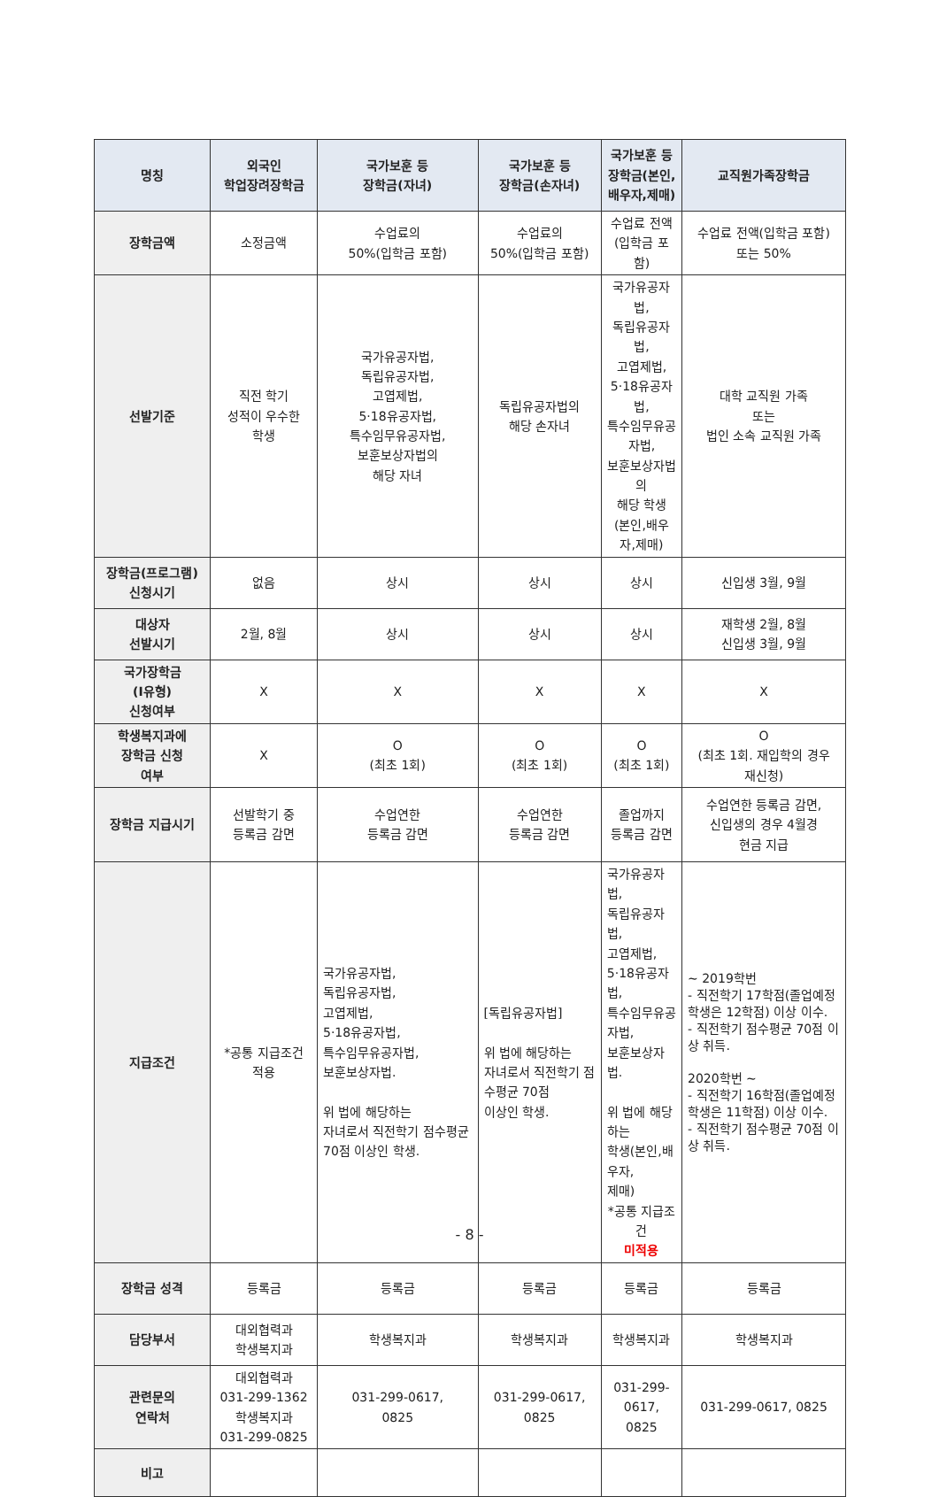| 명칭 | 외국인 학업장려장학금 | 국가보훈 등 장학금(자녀) | 국가보훈 등 장학금(손자녀) | 국가보훈 등 장학금(본인, 배우자,제매) | 교직원가족장학금 |
| --- | --- | --- | --- | --- | --- |
| 장학금액 | 소정금액 | 수업료의 50%(입학금 포함) | 수업료의 50%(입학금 포함) | 수업료 전액 (입학금 포함) | 수업료 전액(입학금 포함) 또는 50% |
| 선발기준 | 직전 학기 성적이 우수한 학생 | 국가유공자법, 독립유공자법, 고엽제법, 5·18유공자법, 특수임무유공자법, 보훈보상자법의 해당 자녀 | 독립유공자법의 해당 손자녀 | 국가유공자법, 독립유공자법, 고엽제법, 5·18유공자법, 특수임무유공자법, 보훈보상자법의 해당 학생 (본인,배우자,제매) | 대학 교직원 가족 또는 법인 소속 교직원 가족 |
| 장학금(프로그램) 신청시기 | 없음 | 상시 | 상시 | 상시 | 신입생 3월, 9월 |
| 대상자 선발시기 | 2월, 8월 | 상시 | 상시 | 상시 | 재학생 2월, 8월 신입생 3월, 9월 |
| 국가장학금 (Ⅰ유형) 신청여부 | X | X | X | X | X |
| 학생복지과에 장학금 신청 여부 | X | O (최초 1회) | O (최초 1회) | O (최초 1회) | O (최초 1회. 재입학의 경우 재신청) |
| 장학금 지급시기 | 선발학기 중 등록금 감면 | 수업연한 등록금 감면 | 수업연한 등록금 감면 | 졸업까지 등록금 감면 | 수업연한 등록금 감면, 신입생의 경우 4월경 현금 지급 |
| 지급조건 | *공통 지급조건 적용 | 국가유공자법, 독립유공자법, 고엽제법, 5·18유공자법, 특수임무유공자법, 보훈보상자법. 위 법에 해당하는 자녀로서 직전학기 점수평균 70점 이상인 학생. | [독립유공자법] 위 법에 해당하는 자녀로서 직전학기 점수평균 70점 이상인 학생. | 국가유공자법, 독립유공자법, 고엽제법, 5·18유공자법, 특수임무유공자법, 보훈보상자법. 위 법에 해당하는 학생(본인,배우자, 제매) *공통 지급조건 미적용 | ~ 2019학번 - 직전학기 17학점(졸업예정 학생은 12학점) 이상 이수. - 직전학기 점수평균 70점 이상 취득. 2020학번 ~ - 직전학기 16학점(졸업예정 학생은 11학점) 이상 이수. - 직전학기 점수평균 70점 이상 취득. |
| 장학금 성격 | 등록금 | 등록금 | 등록금 | 등록금 | 등록금 |
| 담당부서 | 대외협력과 학생복지과 | 학생복지과 | 학생복지과 | 학생복지과 | 학생복지과 |
| 관련문의 연락처 | 대외협력과 031-299-1362 학생복지과 031-299-0825 | 031-299-0617, 0825 | 031-299-0617, 0825 | 031-299-0617, 0825 | 031-299-0617, 0825 |
| 비고 | | | | | |
- 8 -